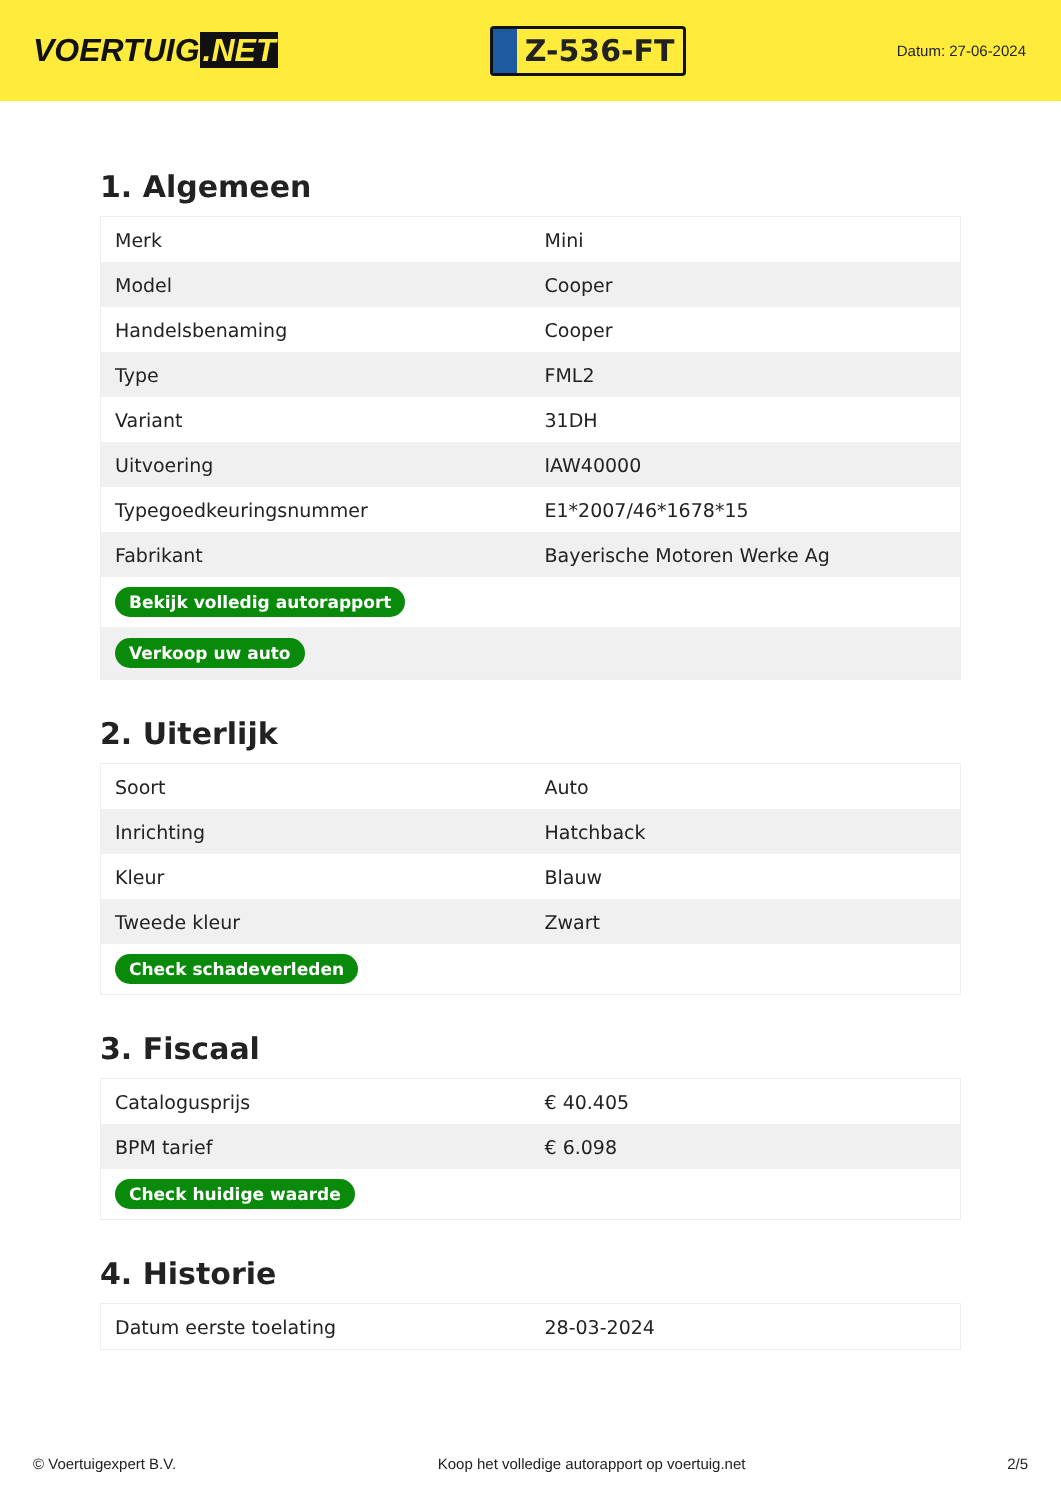VOERTUIG.NET
Z-536-FT
Datum: 27-06-2024
1. Algemeen
| Merk | Mini |
| Model | Cooper |
| Handelsbenaming | Cooper |
| Type | FML2 |
| Variant | 31DH |
| Uitvoering | IAW40000 |
| Typegoedkeuringsnummer | E1*2007/46*1678*15 |
| Fabrikant | Bayerische Motoren Werke Ag |
| Bekijk volledig autorapport | |
| Verkoop uw auto | |
2. Uiterlijk
| Soort | Auto |
| Inrichting | Hatchback |
| Kleur | Blauw |
| Tweede kleur | Zwart |
| Check schadeverleden | |
3. Fiscaal
| Catalogusprijs | € 40.405 |
| BPM tarief | € 6.098 |
| Check huidige waarde | |
4. Historie
| Datum eerste toelating | 28-03-2024 |
© Voertuigexpert B.V. Koop het volledige autorapport op voertuig.net 2/5